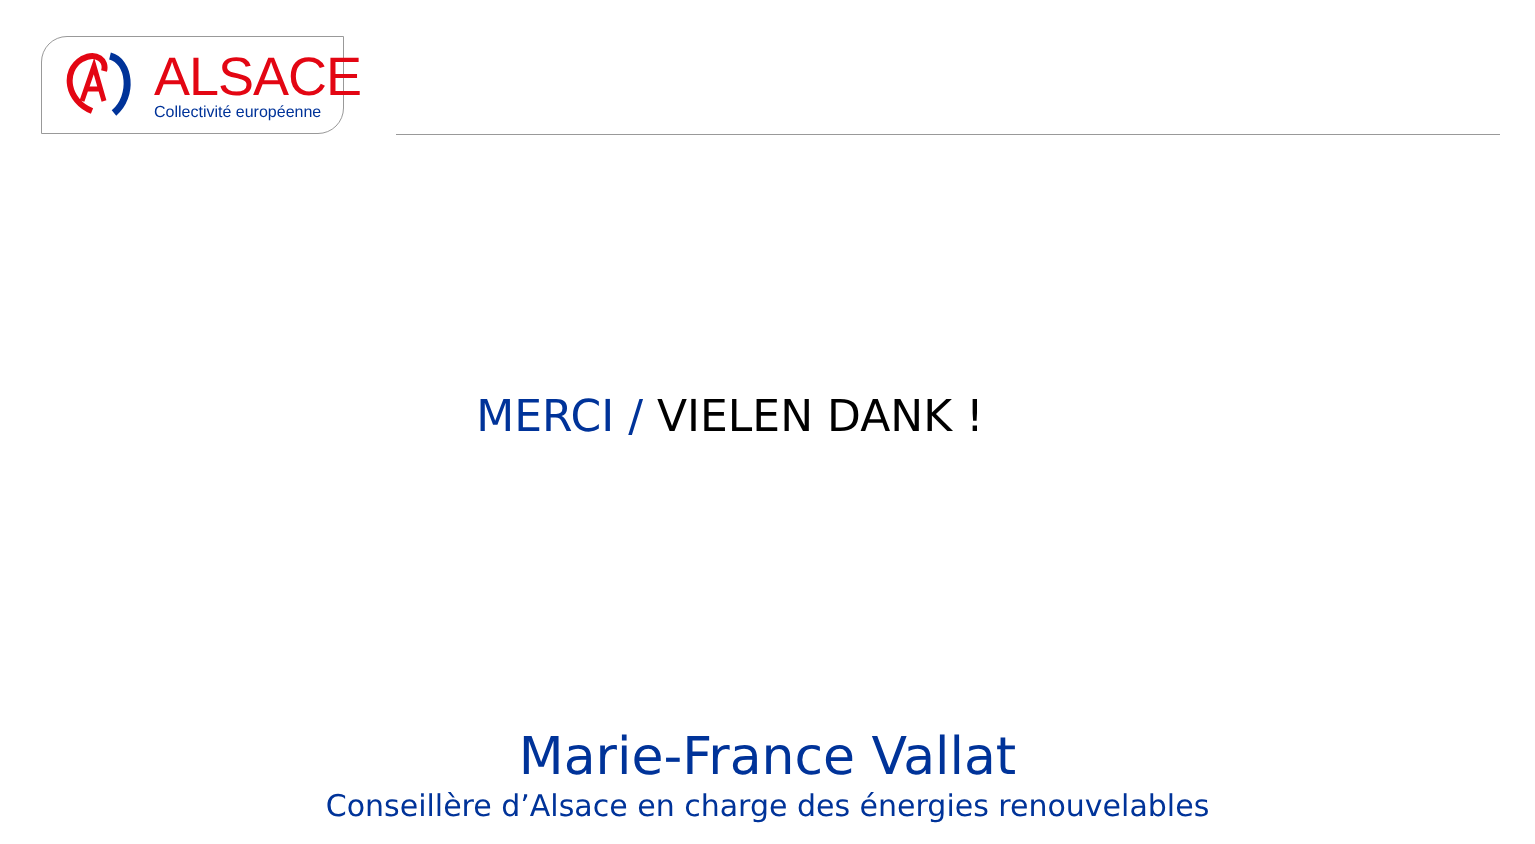ALSACE
Collectivité européenne
MERCI / VIELEN DANK !
Marie-France Vallat
Conseillère d’Alsace en charge des énergies renouvelables